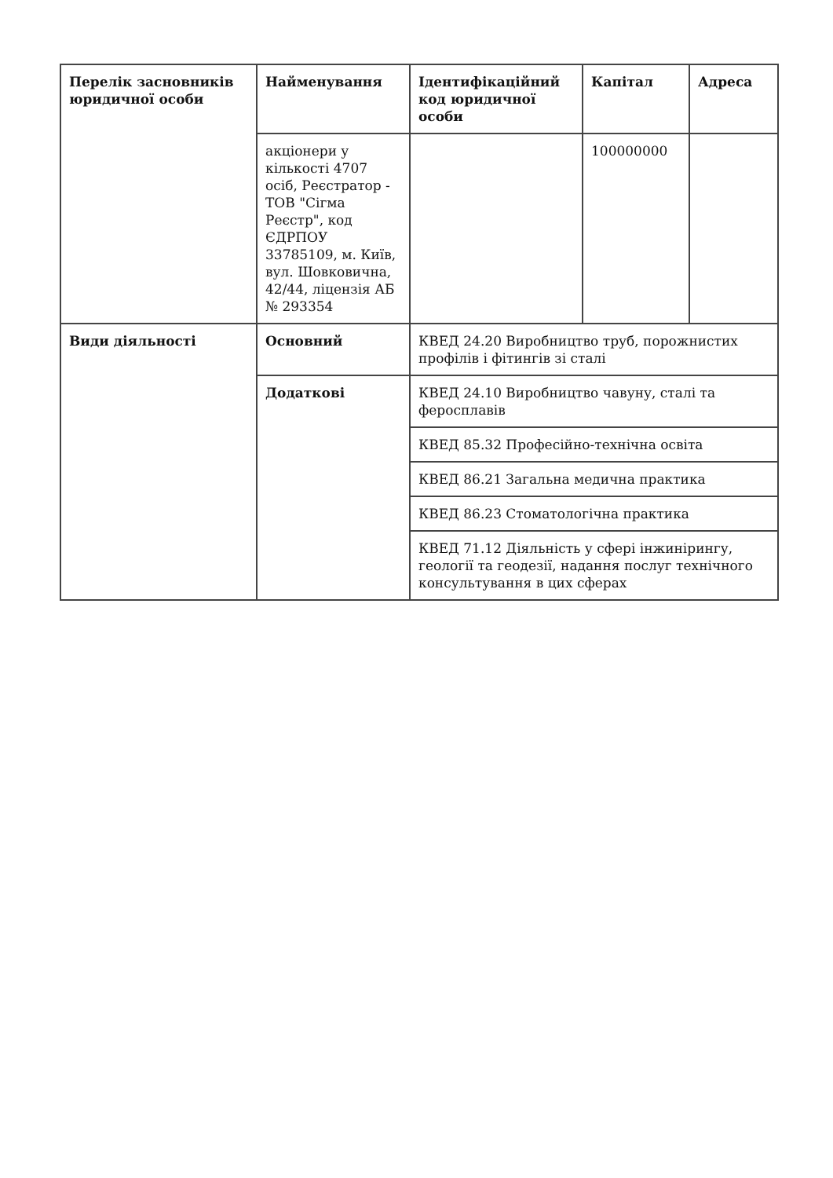| Перелік засновників юридичної особи | Найменування | Ідентифікаційний код юридичної особи | Капітал | Адреса |
| | акціонери у кількості 4707 осіб, Реєстратор - ТОВ "Сігма Реєстр", код ЄДРПОУ 33785109, м. Київ, вул. Шовковична, 42/44, ліцензія АБ № 293354 | | 100000000 | |
| Види діяльності | Основний | КВЕД 24.20 Виробництво труб, порожнистих профілів і фітингів зі сталі | | |
| | Додаткові | КВЕД 24.10 Виробництво чавуну, сталі та феросплавів | | |
| | | КВЕД 85.32 Професійно-технічна освіта | | |
| | | КВЕД 86.21 Загальна медична практика | | |
| | | КВЕД 86.23 Стоматологічна практика | | |
| | | КВЕД 71.12 Діяльність у сфері інжинірингу, геології та геодезії, надання послуг технічного консультування в цих сферах | | |